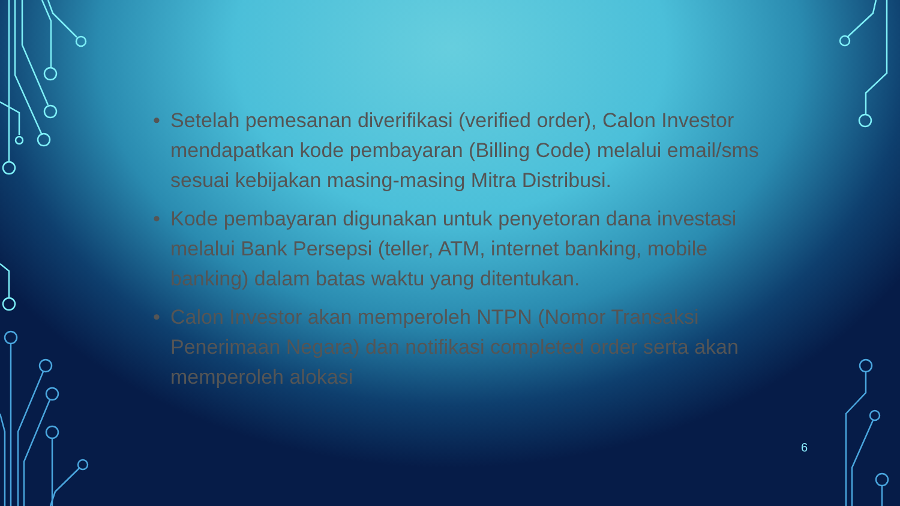• Setelah pemesanan diverifikasi (verified order), Calon Investor mendapatkan kode pembayaran (Billing Code) melalui email/sms sesuai kebijakan masing-masing Mitra Distribusi.
• Kode pembayaran digunakan untuk penyetoran dana investasi melalui Bank Persepsi (teller, ATM, internet banking, mobile banking) dalam batas waktu yang ditentukan.
• Calon Investor akan memperoleh NTPN (Nomor Transaksi Penerimaan Negara) dan notifikasi completed order serta akan memperoleh alokasi
6